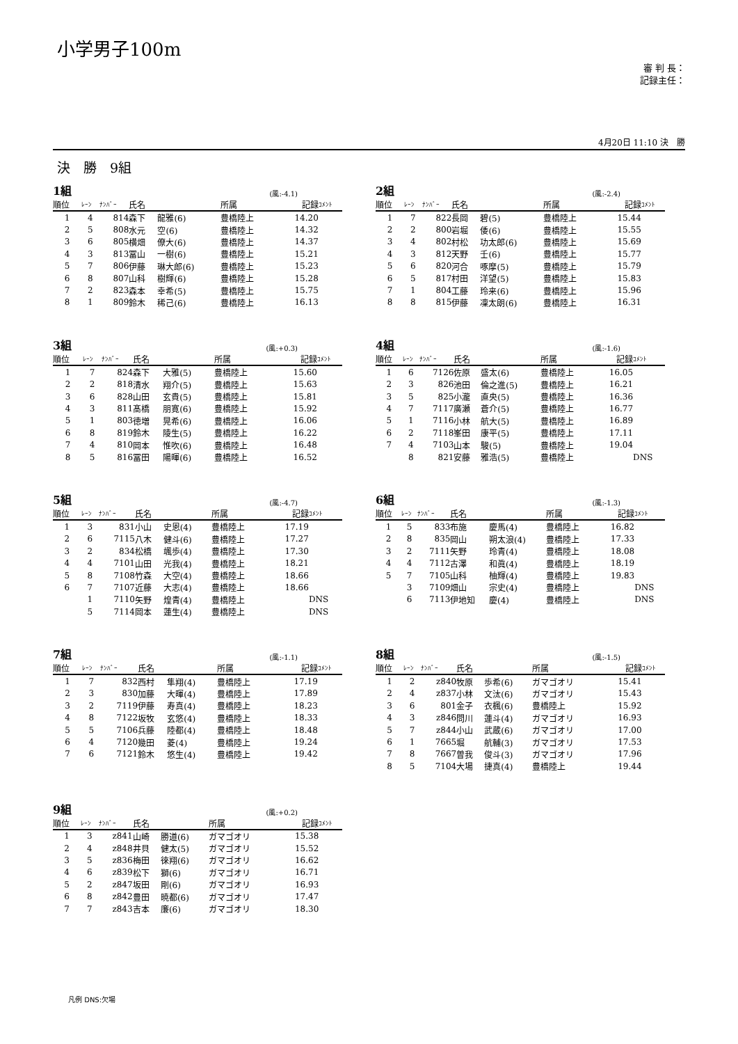小学男子100m
審 判 長：
記録主任：
4月20日 11:10 決　勝
決　勝　9組
1組 (風:-4.1)
| 順位 | ﾚｰﾝ | ﾅﾝﾊﾞｰ | 氏名 | | 所属 | 記録 | ｺﾒﾝﾄ |
| --- | --- | --- | --- | --- | --- | --- | --- |
| 1 | 4 | 814 | 森下 | 龍雅(6) | 豊橋陸上 | 14.20 | |
| 2 | 5 | 808 | 水元 | 空(6) | 豊橋陸上 | 14.32 | |
| 3 | 6 | 805 | 横畑 | 僚大(6) | 豊橋陸上 | 14.37 | |
| 4 | 3 | 813 | 冨山 | 一樹(6) | 豊橋陸上 | 15.21 | |
| 5 | 7 | 806 | 伊藤 | 琳大郎(6) | 豊橋陸上 | 15.23 | |
| 6 | 8 | 807 | 山科 | 樹輝(6) | 豊橋陸上 | 15.28 | |
| 7 | 2 | 823 | 森本 | 幸希(5) | 豊橋陸上 | 15.75 | |
| 8 | 1 | 809 | 鈴木 | 稀己(6) | 豊橋陸上 | 16.13 | |
2組 (風:-2.4)
| 順位 | ﾚｰﾝ | ﾅﾝﾊﾞｰ | 氏名 | | 所属 | 記録 | ｺﾒﾝﾄ |
| --- | --- | --- | --- | --- | --- | --- | --- |
| 1 | 7 | 822 | 長岡 | 碧(5) | 豊橋陸上 | 15.44 | |
| 2 | 2 | 800 | 岩堀 | 倭(6) | 豊橋陸上 | 15.55 | |
| 3 | 4 | 802 | 村松 | 功太郎(6) | 豊橋陸上 | 15.69 | |
| 4 | 3 | 812 | 天野 | 壬(6) | 豊橋陸上 | 15.77 | |
| 5 | 6 | 820 | 河合 | 啄摩(5) | 豊橋陸上 | 15.79 | |
| 6 | 5 | 817 | 村田 | 洋望(5) | 豊橋陸上 | 15.83 | |
| 7 | 1 | 804 | 工藤 | 玲来(6) | 豊橋陸上 | 15.96 | |
| 8 | 8 | 815 | 伊藤 | 凜太朗(6) | 豊橋陸上 | 16.31 | |
3組 (風:+0.3)
| 順位 | ﾚｰﾝ | ﾅﾝﾊﾞｰ | 氏名 | | 所属 | 記録 | ｺﾒﾝﾄ |
| --- | --- | --- | --- | --- | --- | --- | --- |
| 1 | 7 | 824 | 森下 | 大雅(5) | 豊橋陸上 | 15.60 | |
| 2 | 2 | 818 | 清水 | 翔介(5) | 豊橋陸上 | 15.63 | |
| 3 | 6 | 828 | 山田 | 玄貴(5) | 豊橋陸上 | 15.81 | |
| 4 | 3 | 811 | 髙橋 | 朋寛(6) | 豊橋陸上 | 15.92 | |
| 5 | 1 | 803 | 徳増 | 晃希(6) | 豊橋陸上 | 16.06 | |
| 6 | 8 | 819 | 鈴木 | 陵生(5) | 豊橋陸上 | 16.22 | |
| 7 | 4 | 810 | 岡本 | 惟吹(6) | 豊橋陸上 | 16.48 | |
| 8 | 5 | 816 | 冨田 | 陽暉(6) | 豊橋陸上 | 16.52 | |
4組 (風:-1.6)
| 順位 | ﾚｰﾝ | ﾅﾝﾊﾞｰ | 氏名 | | 所属 | 記録 | ｺﾒﾝﾄ |
| --- | --- | --- | --- | --- | --- | --- | --- |
| 1 | 6 | 7126 | 佐原 | 盛太(6) | 豊橋陸上 | 16.05 | |
| 2 | 3 | 826 | 池田 | 倫之進(5) | 豊橋陸上 | 16.21 | |
| 3 | 5 | 825 | 小瀧 | 直央(5) | 豊橋陸上 | 16.36 | |
| 4 | 7 | 7117 | 廣瀬 | 蒼介(5) | 豊橋陸上 | 16.77 | |
| 5 | 1 | 7116 | 小林 | 航大(5) | 豊橋陸上 | 16.89 | |
| 6 | 2 | 7118 | 峯田 | 康平(5) | 豊橋陸上 | 17.11 | |
| 7 | 4 | 7103 | 山本 | 駿(5) | 豊橋陸上 | 19.04 | |
| | 8 | 821 | 安藤 | 雅浩(5) | 豊橋陸上 | | DNS |
5組 (風:-4.7)
| 順位 | ﾚｰﾝ | ﾅﾝﾊﾞｰ | 氏名 | | 所属 | 記録 | ｺﾒﾝﾄ |
| --- | --- | --- | --- | --- | --- | --- | --- |
| 1 | 3 | 831 | 小山 | 史恩(4) | 豊橋陸上 | 17.19 | |
| 2 | 6 | 7115 | 八木 | 健斗(6) | 豊橋陸上 | 17.27 | |
| 3 | 2 | 834 | 松橋 | 颯歩(4) | 豊橋陸上 | 17.30 | |
| 4 | 4 | 7101 | 山田 | 光我(4) | 豊橋陸上 | 18.21 | |
| 5 | 8 | 7108 | 竹森 | 大空(4) | 豊橋陸上 | 18.66 | |
| 6 | 7 | 7107 | 近藤 | 大志(4) | 豊橋陸上 | 18.66 | |
| | 1 | 7110 | 矢野 | 煌青(4) | 豊橋陸上 | | DNS |
| | 5 | 7114 | 岡本 | 蓮生(4) | 豊橋陸上 | | DNS |
6組 (風:-1.3)
| 順位 | ﾚｰﾝ | ﾅﾝﾊﾞｰ | 氏名 | | 所属 | 記録 | ｺﾒﾝﾄ |
| --- | --- | --- | --- | --- | --- | --- | --- |
| 1 | 5 | 833 | 布施 | 慶馬(4) | 豊橋陸上 | 16.82 | |
| 2 | 8 | 835 | 岡山 | 朔太浪(4) | 豊橋陸上 | 17.33 | |
| 3 | 2 | 7111 | 矢野 | 玲青(4) | 豊橋陸上 | 18.08 | |
| 4 | 4 | 7112 | 古澤 | 和眞(4) | 豊橋陸上 | 18.19 | |
| 5 | 7 | 7105 | 山科 | 柚輝(4) | 豊橋陸上 | 19.83 | |
| | 3 | 7109 | 畑山 | 宗史(4) | 豊橋陸上 | | DNS |
| | 6 | 7113 | 伊地知 | 慶(4) | 豊橋陸上 | | DNS |
7組 (風:-1.1)
| 順位 | ﾚｰﾝ | ﾅﾝﾊﾞｰ | 氏名 | | 所属 | 記録 | ｺﾒﾝﾄ |
| --- | --- | --- | --- | --- | --- | --- | --- |
| 1 | 7 | 832 | 西村 | 隼翔(4) | 豊橋陸上 | 17.19 | |
| 2 | 3 | 830 | 加藤 | 大暉(4) | 豊橋陸上 | 17.89 | |
| 3 | 2 | 7119 | 伊藤 | 寿真(4) | 豊橋陸上 | 18.23 | |
| 4 | 8 | 7122 | 坂牧 | 玄悠(4) | 豊橋陸上 | 18.33 | |
| 5 | 5 | 7106 | 兵藤 | 陸都(4) | 豊橋陸上 | 18.48 | |
| 6 | 4 | 7120 | 幾田 | 菱(4) | 豊橋陸上 | 19.24 | |
| 7 | 6 | 7121 | 鈴木 | 悠生(4) | 豊橋陸上 | 19.42 | |
8組 (風:-1.5)
| 順位 | ﾚｰﾝ | ﾅﾝﾊﾞｰ | 氏名 | | 所属 | 記録 | ｺﾒﾝﾄ |
| --- | --- | --- | --- | --- | --- | --- | --- |
| 1 | 2 | z840 | 牧原 | 歩希(6) | ガマゴオリ | 15.41 | |
| 2 | 4 | z837 | 小林 | 文汰(6) | ガマゴオリ | 15.43 | |
| 3 | 6 | 801 | 金子 | 衣楓(6) | 豊橋陸上 | 15.92 | |
| 4 | 3 | z846 | 問川 | 蓮斗(4) | ガマゴオリ | 16.93 | |
| 5 | 7 | z844 | 小山 | 武蔵(6) | ガマゴオリ | 17.00 | |
| 6 | 1 | 7665 | 堀 | 航輔(3) | ガマゴオリ | 17.53 | |
| 7 | 8 | 7667 | 曽我 | 俊斗(3) | ガマゴオリ | 17.96 | |
| 8 | 5 | 7104 | 大場 | 捷真(4) | 豊橋陸上 | 19.44 | |
9組 (風:+0.2)
| 順位 | ﾚｰﾝ | ﾅﾝﾊﾞｰ | 氏名 | | 所属 | 記録 | ｺﾒﾝﾄ |
| --- | --- | --- | --- | --- | --- | --- | --- |
| 1 | 3 | z841 | 山崎 | 勝道(6) | ガマゴオリ | 15.38 | |
| 2 | 4 | z848 | 井貝 | 健太(5) | ガマゴオリ | 15.52 | |
| 3 | 5 | z836 | 梅田 | 徠翔(6) | ガマゴオリ | 16.62 | |
| 4 | 6 | z839 | 松下 | 獅(6) | ガマゴオリ | 16.71 | |
| 5 | 2 | z847 | 坂田 | 剛(6) | ガマゴオリ | 16.93 | |
| 6 | 8 | z842 | 豊田 | 暁都(6) | ガマゴオリ | 17.47 | |
| 7 | 7 | z843 | 吉本 | 廉(6) | ガマゴオリ | 18.30 | |
凡例 DNS:欠場